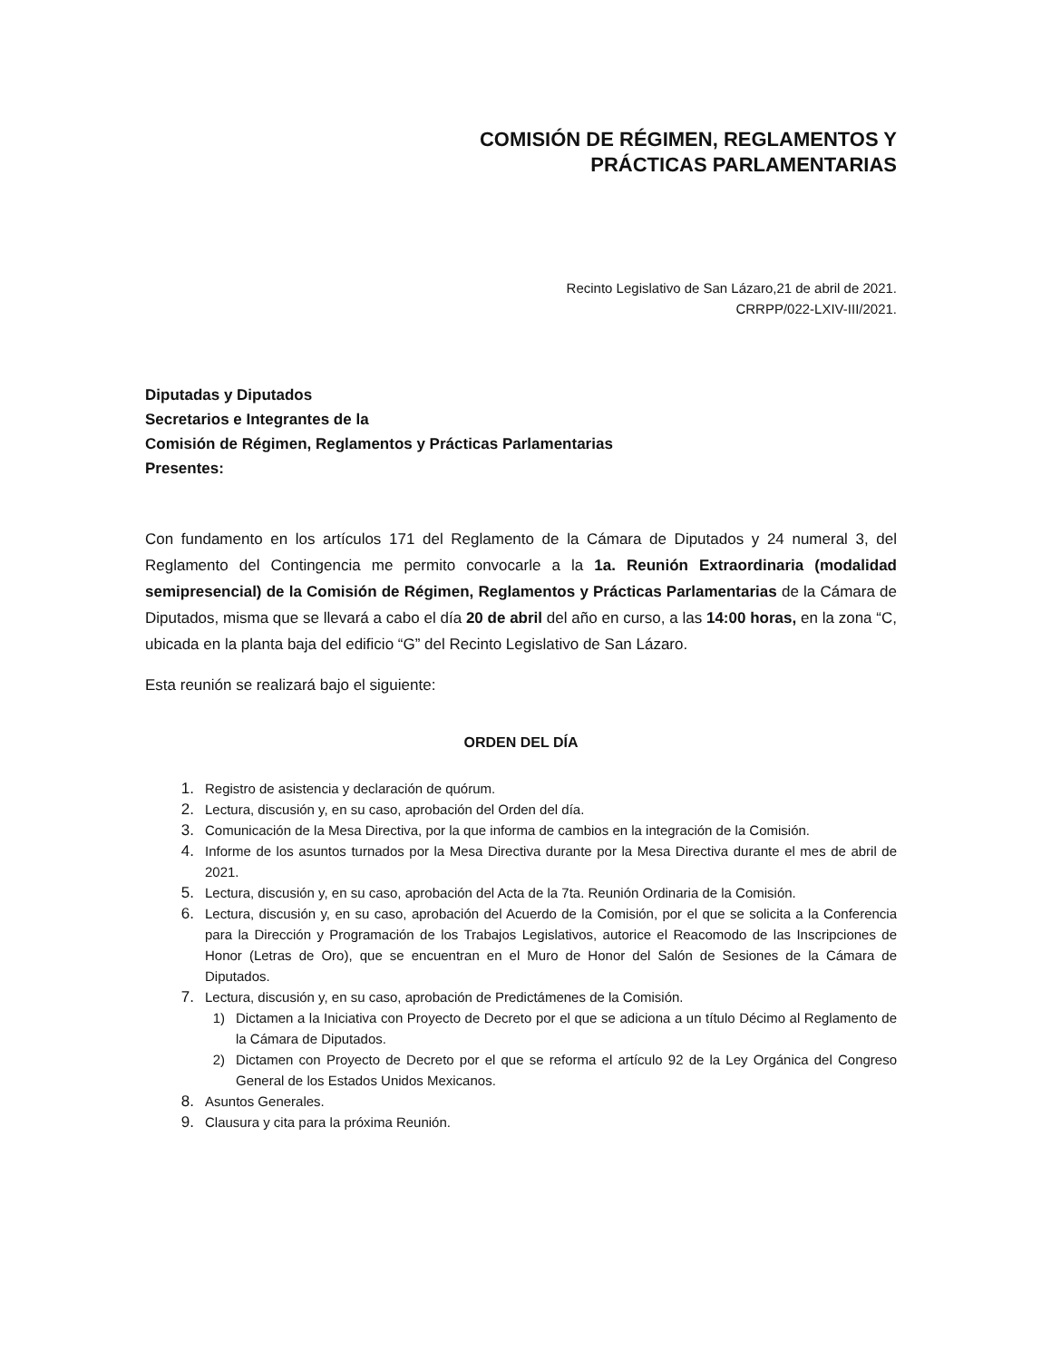COMISIÓN DE RÉGIMEN, REGLAMENTOS Y
PRÁCTICAS PARLAMENTARIAS
Recinto Legislativo de San Lázaro,21 de abril de 2021.
CRRPP/022-LXIV-III/2021.
Diputadas y Diputados
Secretarios e Integrantes de la
Comisión de Régimen, Reglamentos y Prácticas Parlamentarias
Presentes:
Con fundamento en los artículos 171 del Reglamento de la Cámara de Diputados y 24 numeral 3, del Reglamento del Contingencia me permito convocarle a la 1a. Reunión Extraordinaria (modalidad semipresencial) de la Comisión de Régimen, Reglamentos y Prácticas Parlamentarias de la Cámara de Diputados, misma que se llevará a cabo el día 20 de abril del año en curso, a las 14:00 horas, en la zona “C, ubicada en la planta baja del edificio “G” del Recinto Legislativo de San Lázaro.
Esta reunión se realizará bajo el siguiente:
ORDEN DEL DÍA
1. Registro de asistencia y declaración de quórum.
2. Lectura, discusión y, en su caso, aprobación del Orden del día.
3. Comunicación de la Mesa Directiva, por la que informa de cambios en la integración de la Comisión.
4. Informe de los asuntos turnados por la Mesa Directiva durante por la Mesa Directiva durante el mes de abril de 2021.
5. Lectura, discusión y, en su caso, aprobación del Acta de la 7ta. Reunión Ordinaria de la Comisión.
6. Lectura, discusión y, en su caso, aprobación del Acuerdo de la Comisión, por el que se solicita a la Conferencia para la Dirección y Programación de los Trabajos Legislativos, autorice el Reacomodo de las Inscripciones de Honor (Letras de Oro), que se encuentran en el Muro de Honor del Salón de Sesiones de la Cámara de Diputados.
7. Lectura, discusión y, en su caso, aprobación de Predictámenes de la Comisión.
1) Dictamen a la Iniciativa con Proyecto de Decreto por el que se adiciona a un título Décimo al Reglamento de la Cámara de Diputados.
2) Dictamen con Proyecto de Decreto por el que se reforma el artículo 92 de la Ley Orgánica del Congreso General de los Estados Unidos Mexicanos.
8. Asuntos Generales.
9. Clausura y cita para la próxima Reunión.